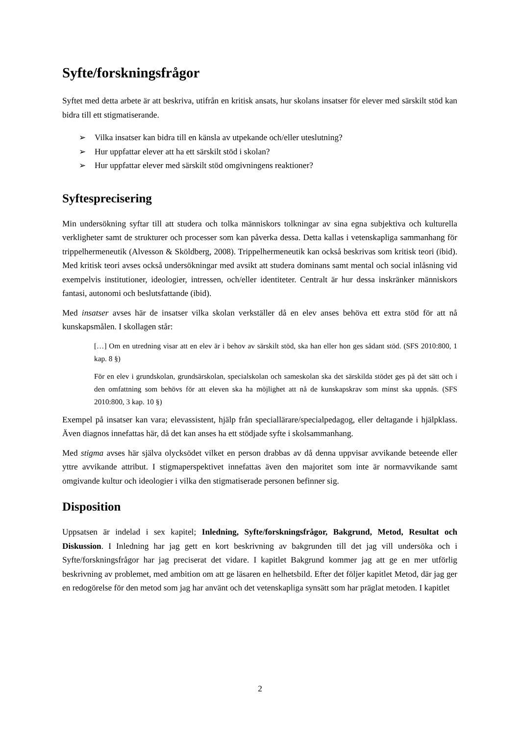Syfte/forskningsfrågor
Syftet med detta arbete är att beskriva, utifrån en kritisk ansats, hur skolans insatser för elever med särskilt stöd kan bidra till ett stigmatiserande.
➢ Vilka insatser kan bidra till en känsla av utpekande och/eller uteslutning?
➢ Hur uppfattar elever att ha ett särskilt stöd i skolan?
➢ Hur uppfattar elever med särskilt stöd omgivningens reaktioner?
Syftesprecisering
Min undersökning syftar till att studera och tolka människors tolkningar av sina egna subjektiva och kulturella verkligheter samt de strukturer och processer som kan påverka dessa. Detta kallas i vetenskapliga sammanhang för trippelhermeneutik (Alvesson & Sköldberg, 2008). Trippelhermeneutik kan också beskrivas som kritisk teori (ibid). Med kritisk teori avses också undersökningar med avsikt att studera dominans samt mental och social inlåsning vid exempelvis institutioner, ideologier, intressen, och/eller identiteter. Centralt är hur dessa inskränker människors fantasi, autonomi och beslutsfattande (ibid).
Med insatser avses här de insatser vilka skolan verkställer då en elev anses behöva ett extra stöd för att nå kunskapsmålen. I skollagen står:
[…] Om en utredning visar att en elev är i behov av särskilt stöd, ska han eller hon ges sådant stöd. (SFS 2010:800, 1 kap. 8 §)
För en elev i grundskolan, grundsärskolan, specialskolan och sameskolan ska det särskilda stödet ges på det sätt och i den omfattning som behövs för att eleven ska ha möjlighet att nå de kunskapskrav som minst ska uppnås. (SFS 2010:800, 3 kap. 10 §)
Exempel på insatser kan vara; elevassistent, hjälp från speciallärare/specialpedagog, eller deltagande i hjälpklass. Även diagnos innefattas här, då det kan anses ha ett stödjade syfte i skolsammanhang.
Med stigma avses här själva olycksödet vilket en person drabbas av då denna uppvisar avvikande beteende eller yttre avvikande attribut. I stigmaperspektivet innefattas även den majoritet som inte är normavvikande samt omgivande kultur och ideologier i vilka den stigmatiserade personen befinner sig.
Disposition
Uppsatsen är indelad i sex kapitel; Inledning, Syfte/forskningsfrågor, Bakgrund, Metod, Resultat och Diskussion. I Inledning har jag gett en kort beskrivning av bakgrunden till det jag vill undersöka och i Syfte/forskningsfrågor har jag preciserat det vidare. I kapitlet Bakgrund kommer jag att ge en mer utförlig beskrivning av problemet, med ambition om att ge läsaren en helhetsbild. Efter det följer kapitlet Metod, där jag ger en redogörelse för den metod som jag har använt och det vetenskapliga synsätt som har präglat metoden. I kapitlet
2